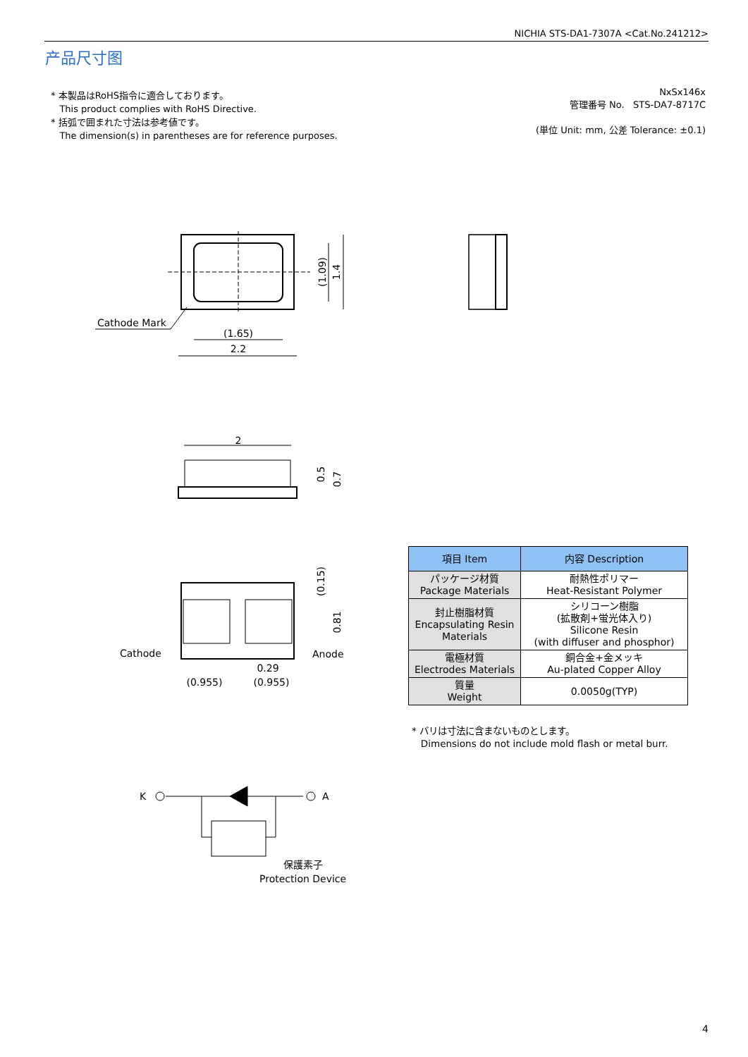NICHIA STS-DA1-7307A <Cat.No.241212>
产品尺寸图
* 本製品はRoHS指令に適合しております。
This product complies with RoHS Directive.
* 括弧で囲まれた寸法は参考値です。
The dimension(s) in parentheses are for reference purposes.
NxSx146x
管理番号 No. STS-DA7-8717C
(単位 Unit: mm, 公差 Tolerance: ±0.1)
(1.65)
2.2
(1.09)
1.4
Cathode Mark
2
0.5
0.7
Cathode
Anode
0.29
(0.955)
(0.955)
(0.15)
0.81
K
A
保護素子
Protection Device
| 項目 Item | 内容 Description |
| --- | --- |
| パッケージ材質 Package Materials | 耐熱性ポリマー Heat-Resistant Polymer |
| 封止樹脂材質 Encapsulating Resin Materials | シリコーン樹脂 (拡散剤+蛍光体入り) Silicone Resin (with diffuser and phosphor) |
| 電極材質 Electrodes Materials | 銅合金+金メッキ Au-plated Copper Alloy |
| 質量 Weight | 0.0050g(TYP) |
* バリは寸法に含まないものとします。
Dimensions do not include mold flash or metal burr.
4